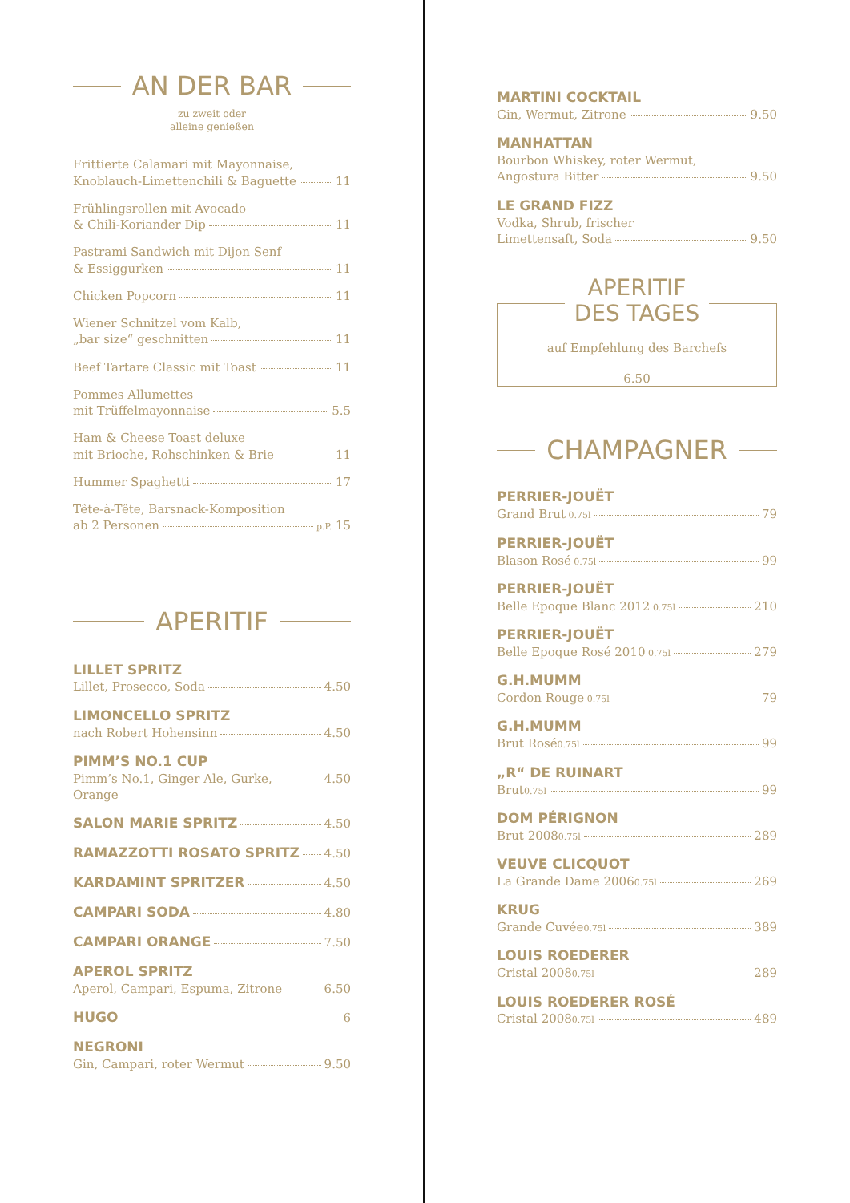AN DER BAR
zu zweit oder
alleine genießen
Frittierte Calamari mit Mayonnaise,
Knoblauch-Limettenchili & Baguette 11
Frühlingsrollen mit Avocado
& Chili-Koriander Dip 11
Pastrami Sandwich mit Dijon Senf
& Essiggurken 11
Chicken Popcorn 11
Wiener Schnitzel vom Kalb,
„bar size“ geschnitten 11
Beef Tartare Classic mit Toast 11
Pommes Allumettes
mit Trüffelmayonnaise 5.5
Ham & Cheese Toast deluxe
mit Brioche, Rohschinken & Brie 11
Hummer Spaghetti 17
Tête-à-Tête, Barsnack-Komposition
ab 2 Personen p.P. 15
APERITIF
LILLET SPRITZ
Lillet, Prosecco, Soda 4.50
LIMONCELLO SPRITZ
nach Robert Hohensinn 4.50
PIMM’S NO.1 CUP
Pimm’s No.1, Ginger Ale, Gurke, Orange 4.50
SALON MARIE SPRITZ 4.50
RAMAZZOTTI ROSATO SPRITZ 4.50
KARDAMINT SPRITZER 4.50
CAMPARI SODA 4.80
CAMPARI ORANGE 7.50
APEROL SPRITZ
Aperol, Campari, Espuma, Zitrone 6.50
HUGO 6
NEGRONI
Gin, Campari, roter Wermut 9.50
MARTINI COCKTAIL
Gin, Wermut, Zitrone 9.50
MANHATTAN
Bourbon Whiskey, roter Wermut,
Angostura Bitter 9.50
LE GRAND FIZZ
Vodka, Shrub, frischer
Limettensaft, Soda 9.50
APERITIF
DES TAGES
auf Empfehlung des Barchefs
6.50
CHAMPAGNER
PERRIER-JOUËT
Grand Brut 0.75l 79
PERRIER-JOUËT
Blason Rosé 0.75l 99
PERRIER-JOUËT
Belle Epoque Blanc 2012 0.75l 210
PERRIER-JOUËT
Belle Epoque Rosé 2010 0.75l 279
G.H.MUMM
Cordon Rouge 0.75l 79
G.H.MUMM
Brut Rosé 0.75l 99
„R“ DE RUINART
Brut 0.75l 99
DOM PÉRIGNON
Brut 2008 0.75l 289
VEUVE CLICQUOT
La Grande Dame 2006 0.75l 269
KRUG
Grande Cuvée 0.75l 389
LOUIS ROEDERER
Cristal 2008 0.75l 289
LOUIS ROEDERER ROSÉ
Cristal 2008 0.75l 489